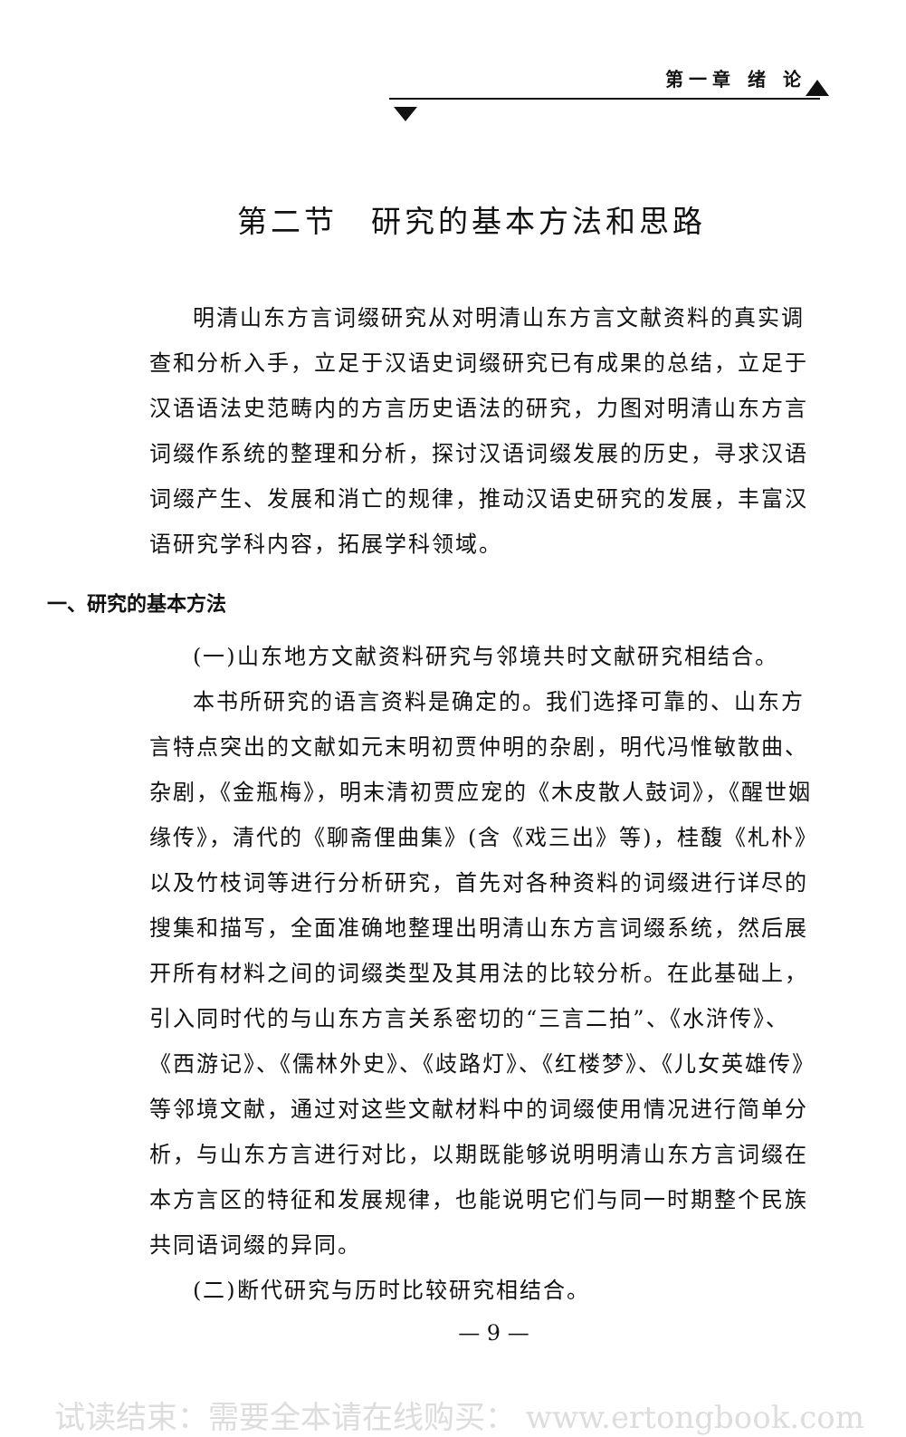第一章 绪 论
第二节　研究的基本方法和思路
明清山东方言词缀研究从对明清山东方言文献资料的真实调查和分析入手，立足于汉语史词缀研究已有成果的总结，立足于汉语语法史范畴内的方言历史语法的研究，力图对明清山东方言词缀作系统的整理和分析，探讨汉语词缀发展的历史，寻求汉语词缀产生、发展和消亡的规律，推动汉语史研究的发展，丰富汉语研究学科内容，拓展学科领域。
一、研究的基本方法
(一)山东地方文献资料研究与邻境共时文献研究相结合。
本书所研究的语言资料是确定的。我们选择可靠的、山东方言特点突出的文献如元末明初贾仲明的杂剧，明代冯惟敏散曲、杂剧，《金瓶梅》，明末清初贾应宠的《木皮散人鼓词》，《醒世姻缘传》，清代的《聊斋俚曲集》(含《戏三出》等)，桂馥《札朴》以及竹枝词等进行分析研究，首先对各种资料的词缀进行详尽的搜集和描写，全面准确地整理出明清山东方言词缀系统，然后展开所有材料之间的词缀类型及其用法的比较分析。在此基础上，引入同时代的与山东方言关系密切的“三言二拍”、《水浒传》、《西游记》、《儒林外史》、《歧路灯》、《红楼梦》、《儿女英雄传》等邻境文献，通过对这些文献材料中的词缀使用情况进行简单分析，与山东方言进行对比，以期既能够说明明清山东方言词缀在本方言区的特征和发展规律，也能说明它们与同一时期整个民族共同语词缀的异同。
(二)断代研究与历时比较研究相结合。
— 9 —
试读结束：需要全本请在线购买： www.ertongbook.com